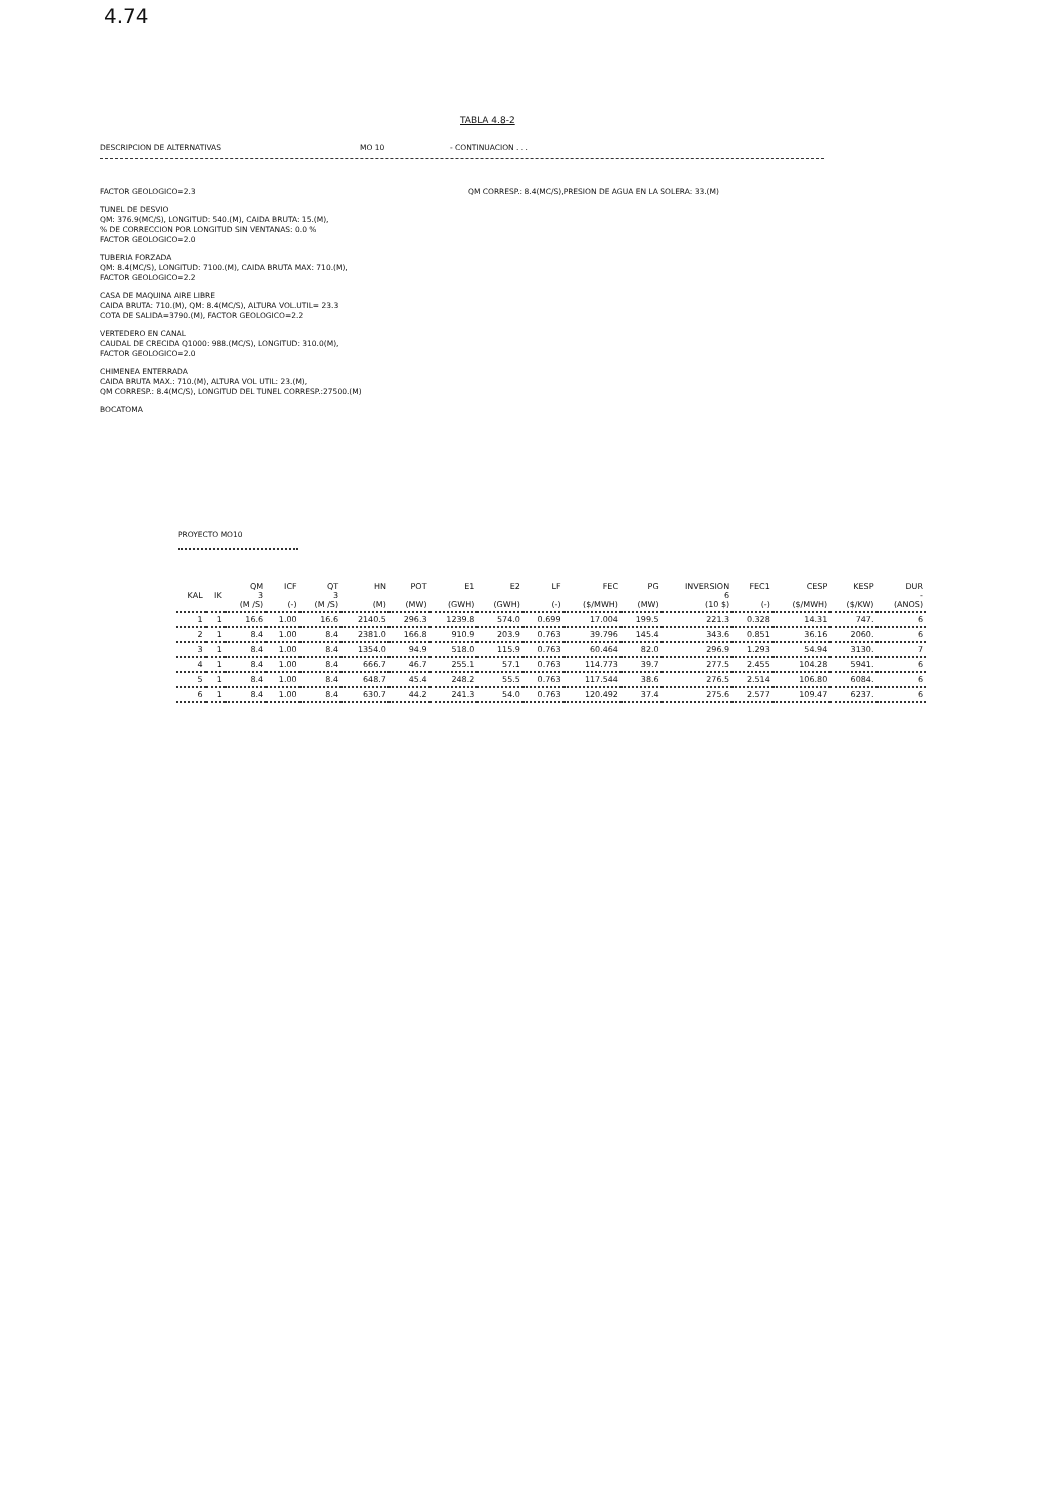4.74
TABLA 4.8-2
DESCRIPCION DE ALTERNATIVAS MO 10 - CONTINUACION . . .
QM CORRESP.: 8.4(MC/S),PRESION DE AGUA EN LA SOLERA: 33.(M)
FACTOR GEOLOGICO=2.3
TUNEL DE DESVIO
QM: 376.9(MC/S), LONGITUD: 540.(M), CAIDA BRUTA: 15.(M),
% DE CORRECCION POR LONGITUD SIN VENTANAS: 0.0 %
FACTOR GEOLOGICO=2.0
TUBERIA FORZADA
QM: 8.4(MC/S), LONGITUD: 7100.(M), CAIDA BRUTA MAX: 710.(M),
FACTOR GEOLOGICO=2.2
CASA DE MAQUINA AIRE LIBRE
CAIDA BRUTA: 710.(M), QM: 8.4(MC/S), ALTURA VOL.UTIL= 23.3
COTA DE SALIDA=3790.(M), FACTOR GEOLOGICO=2.2
VERTEDERO EN CANAL
CAUDAL DE CRECIDA Q1000: 988.(MC/S), LONGITUD: 310.0(M),
FACTOR GEOLOGICO=2.0
CHIMENEA ENTERRADA
CAIDA BRUTA MAX.: 710.(M), ALTURA VOL UTIL: 23.(M),
QM CORRESP.: 8.4(MC/S), LONGITUD DEL TUNEL CORRESP.:27500.(M)
BOCATOMA
PROYECTO MO10
| KAL | IK | QM 3 (M /S) | ICF (-) | QT 3 (M /S) | HN (M) | POT (MW) | E1 (GWH) | E2 (GWH) | LF (-) | FEC ($/MWH) | PG (MW) | INVERSION 6 (10 $) | FEC1 (-) | CESP ($/MWH) | KESP ($/KW) | DUR - (ANOS) |
| --- | --- | --- | --- | --- | --- | --- | --- | --- | --- | --- | --- | --- | --- | --- | --- | --- |
| 1 | 1 | 16.6 | 1.00 | 16.6 | 2140.5 | 296.3 | 1239.8 | 574.0 | 0.699 | 17.004 | 199.5 | 221.3 | 0.328 | 14.31 | 747. | 6 |
| 2 | 1 | 8.4 | 1.00 | 8.4 | 2381.0 | 166.8 | 910.9 | 203.9 | 0.763 | 39.796 | 145.4 | 343.6 | 0.851 | 36.16 | 2060. | 6 |
| 3 | 1 | 8.4 | 1.00 | 8.4 | 1354.0 | 94.9 | 518.0 | 115.9 | 0.763 | 60.464 | 82.0 | 296.9 | 1.293 | 54.94 | 3130. | 7 |
| 4 | 1 | 8.4 | 1.00 | 8.4 | 666.7 | 46.7 | 255.1 | 57.1 | 0.763 | 114.773 | 39.7 | 277.5 | 2.455 | 104.28 | 5941. | 6 |
| 5 | 1 | 8.4 | 1.00 | 8.4 | 648.7 | 45.4 | 248.2 | 55.5 | 0.763 | 117.544 | 38.6 | 276.5 | 2.514 | 106.80 | 6084. | 6 |
| 6 | 1 | 8.4 | 1.00 | 8.4 | 630.7 | 44.2 | 241.3 | 54.0 | 0.763 | 120.492 | 37.4 | 275.6 | 2.577 | 109.47 | 6237. | 6 |